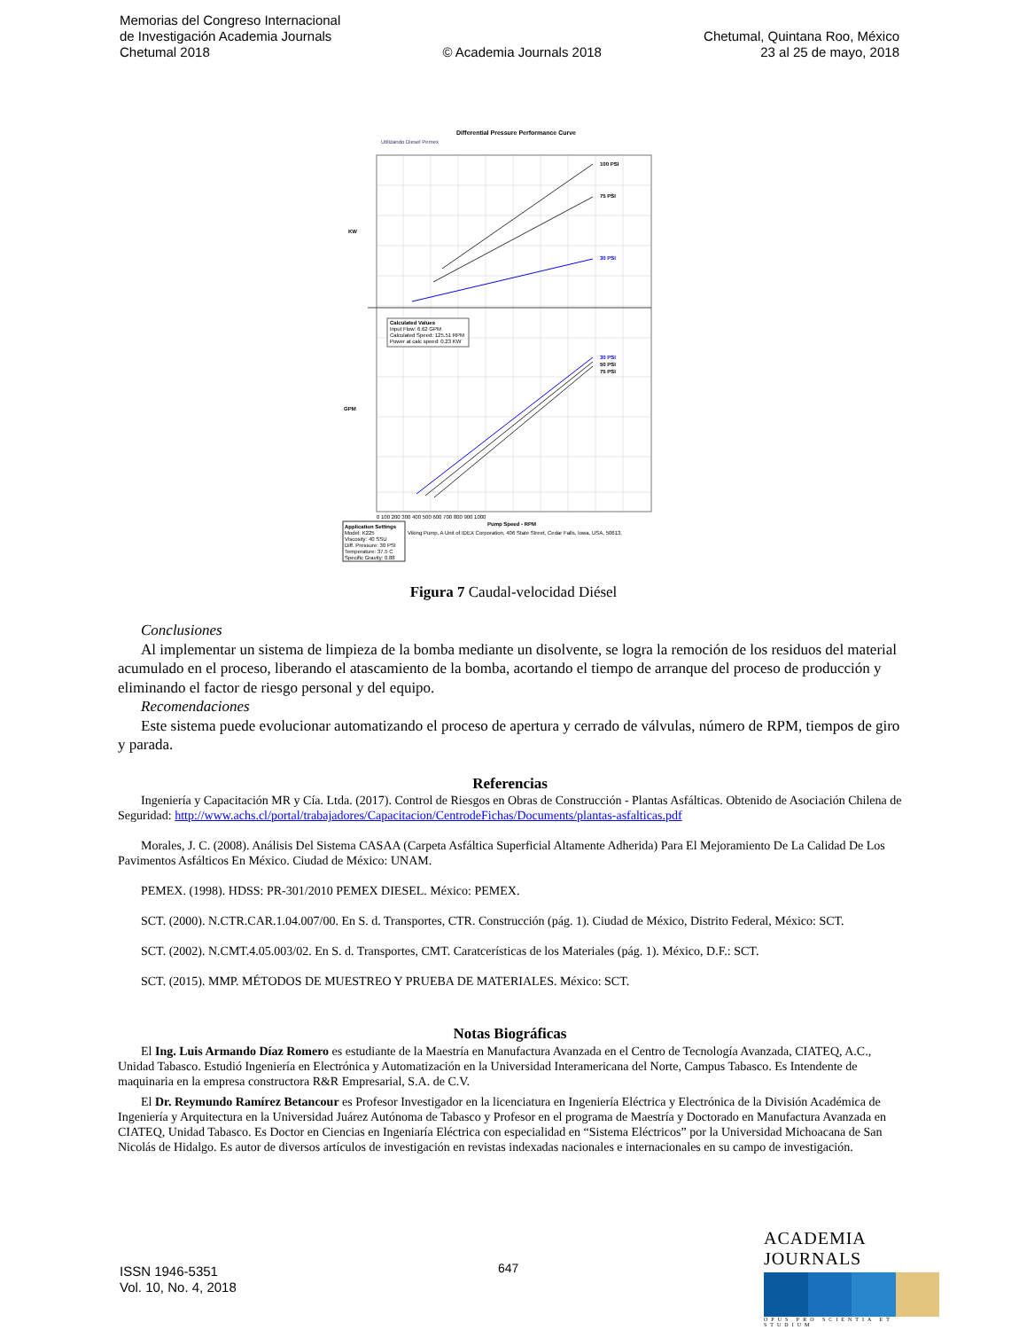Memorias del Congreso Internacional
de Investigación Academia Journals
Chetumal 2018
© Academia Journals 2018
Chetumal, Quintana Roo, México
23 al 25 de mayo, 2018
Differential Pressure Performance Curve
Utilizando Diesel Pemex
100 PSI
75 PSI
30 PSI
30 PSI
50 PSI
75 PSI
KW
GPM
Calculated Values
Input Flow: 6.62 GPM
Calculated Speed: 125.51 RPM
Power at calc speed: 0.23 KW
0 100 200 300 400 500 600 700 800 900 1000
Pump Speed - RPM
Viking Pump, A Unit of IDEX Corporation, 406 State Street, Cedar Falls, Iowa, USA, 50613,
Application Settings
Model: K225
Viscosity: 40 SSU
Diff. Pressure: 30 PSI
Temperature: 37.5 C
Specific Gravity: 0.88
Figura 7 Caudal-velocidad Diésel
Conclusiones
Al implementar un sistema de limpieza de la bomba mediante un disolvente, se logra la remoción de los residuos del material acumulado en el proceso, liberando el atascamiento de la bomba, acortando el tiempo de arranque del proceso de producción y eliminando el factor de riesgo personal y del equipo.
Recomendaciones
Este sistema puede evolucionar automatizando el proceso de apertura y cerrado de válvulas, número de RPM, tiempos de giro y parada.
Referencias
Ingeniería y Capacitación MR y Cía. Ltda. (2017). Control de Riesgos en Obras de Construcción - Plantas Asfálticas. Obtenido de Asociación Chilena de Seguridad: http://www.achs.cl/portal/trabajadores/Capacitacion/CentrodeFichas/Documents/plantas-asfalticas.pdf
Morales, J. C. (2008). Análisis Del Sistema CASAA (Carpeta Asfáltica Superficial Altamente Adherida) Para El Mejoramiento De La Calidad De Los Pavimentos Asfálticos En México. Ciudad de México: UNAM.
PEMEX. (1998). HDSS: PR-301/2010 PEMEX DIESEL. México: PEMEX.
SCT. (2000). N.CTR.CAR.1.04.007/00. En S. d. Transportes, CTR. Construcción (pág. 1). Ciudad de México, Distrito Federal, México: SCT.
SCT. (2002). N.CMT.4.05.003/02. En S. d. Transportes, CMT. Caratcerísticas de los Materiales (pág. 1). México, D.F.: SCT.
SCT. (2015). MMP. MÉTODOS DE MUESTREO Y PRUEBA DE MATERIALES. México: SCT.
Notas Biográficas
El Ing. Luis Armando Díaz Romero es estudiante de la Maestría en Manufactura Avanzada en el Centro de Tecnología Avanzada, CIATEQ, A.C., Unidad Tabasco. Estudió Ingeniería en Electrónica y Automatización en la Universidad Interamericana del Norte, Campus Tabasco. Es Intendente de maquinaria en la empresa constructora R&R Empresarial, S.A. de C.V.
El Dr. Reymundo Ramírez Betancour es Profesor Investigador en la licenciatura en Ingeniería Eléctrica y Electrónica de la División Académica de Ingeniería y Arquitectura en la Universidad Juárez Autónoma de Tabasco y Profesor en el programa de Maestría y Doctorado en Manufactura Avanzada en CIATEQ, Unidad Tabasco. Es Doctor en Ciencias en Ingeniaría Eléctrica con especialidad en “Sistema Eléctricos” por la Universidad Michoacana de San Nicolás de Hidalgo. Es autor de diversos artículos de investigación en revistas indexadas nacionales e internacionales en su campo de investigación.
ISSN 1946-5351
Vol. 10, No. 4, 2018
647
ACADEMIA JOURNALS
OPUS PRO SCIENTIA ET STUDIUM